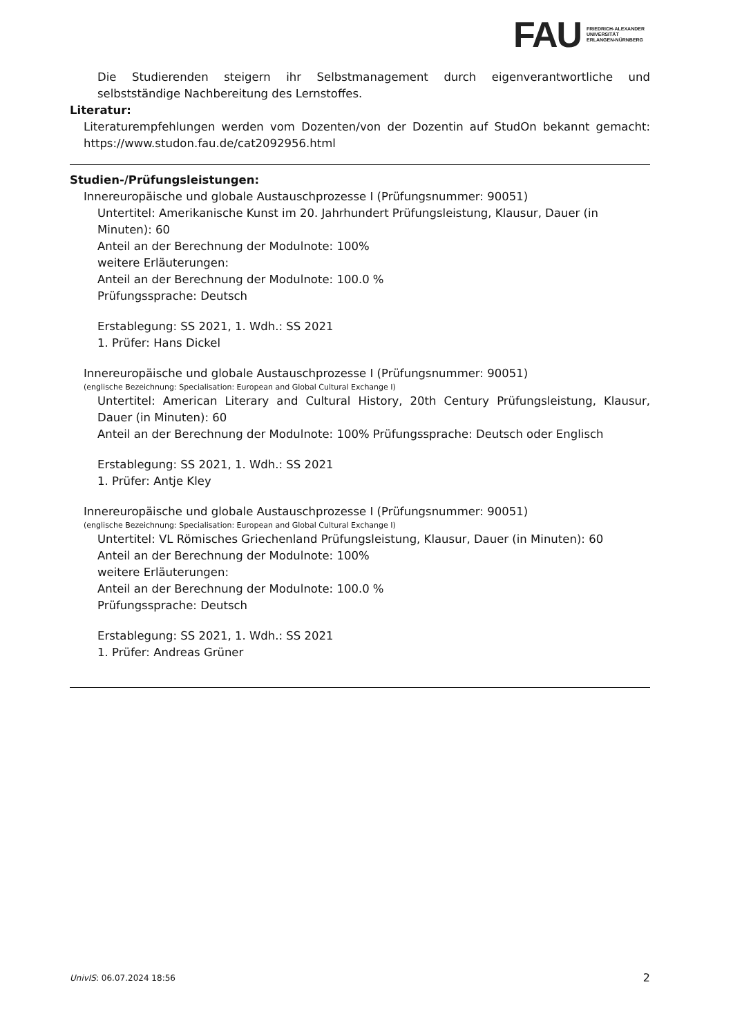FAU FRIEDRICH-ALEXANDER
UNIVERSITÄT
ERLANGEN-NÜRNBERG
Die Studierenden steigern ihr Selbstmanagement durch eigenverantwortliche und selbstständige Nachbereitung des Lernstoffes.
Literatur:
Literaturempfehlungen werden vom Dozenten/von der Dozentin auf StudOn bekannt gemacht: https://www.studon.fau.de/cat2092956.html
Studien-/Prüfungsleistungen:
Innereuropäische und globale Austauschprozesse I (Prüfungsnummer: 90051)
Untertitel: Amerikanische Kunst im 20. Jahrhundert Prüfungsleistung, Klausur, Dauer (in Minuten): 60
Anteil an der Berechnung der Modulnote: 100%
weitere Erläuterungen:
Anteil an der Berechnung der Modulnote: 100.0 %
Prüfungssprache: Deutsch
Erstablegung: SS 2021, 1. Wdh.: SS 2021
1. Prüfer: Hans Dickel
Innereuropäische und globale Austauschprozesse I (Prüfungsnummer: 90051)
(englische Bezeichnung: Specialisation: European and Global Cultural Exchange I)
Untertitel: American Literary and Cultural History, 20th Century Prüfungsleistung, Klausur, Dauer (in Minuten): 60
Anteil an der Berechnung der Modulnote: 100% Prüfungssprache: Deutsch oder Englisch
Erstablegung: SS 2021, 1. Wdh.: SS 2021
1. Prüfer: Antje Kley
Innereuropäische und globale Austauschprozesse I (Prüfungsnummer: 90051)
(englische Bezeichnung: Specialisation: European and Global Cultural Exchange I)
Untertitel: VL Römisches Griechenland Prüfungsleistung, Klausur, Dauer (in Minuten): 60
Anteil an der Berechnung der Modulnote: 100%
weitere Erläuterungen:
Anteil an der Berechnung der Modulnote: 100.0 %
Prüfungssprache: Deutsch
Erstablegung: SS 2021, 1. Wdh.: SS 2021
1. Prüfer: Andreas Grüner
UnivIS: 06.07.2024 18:56 2